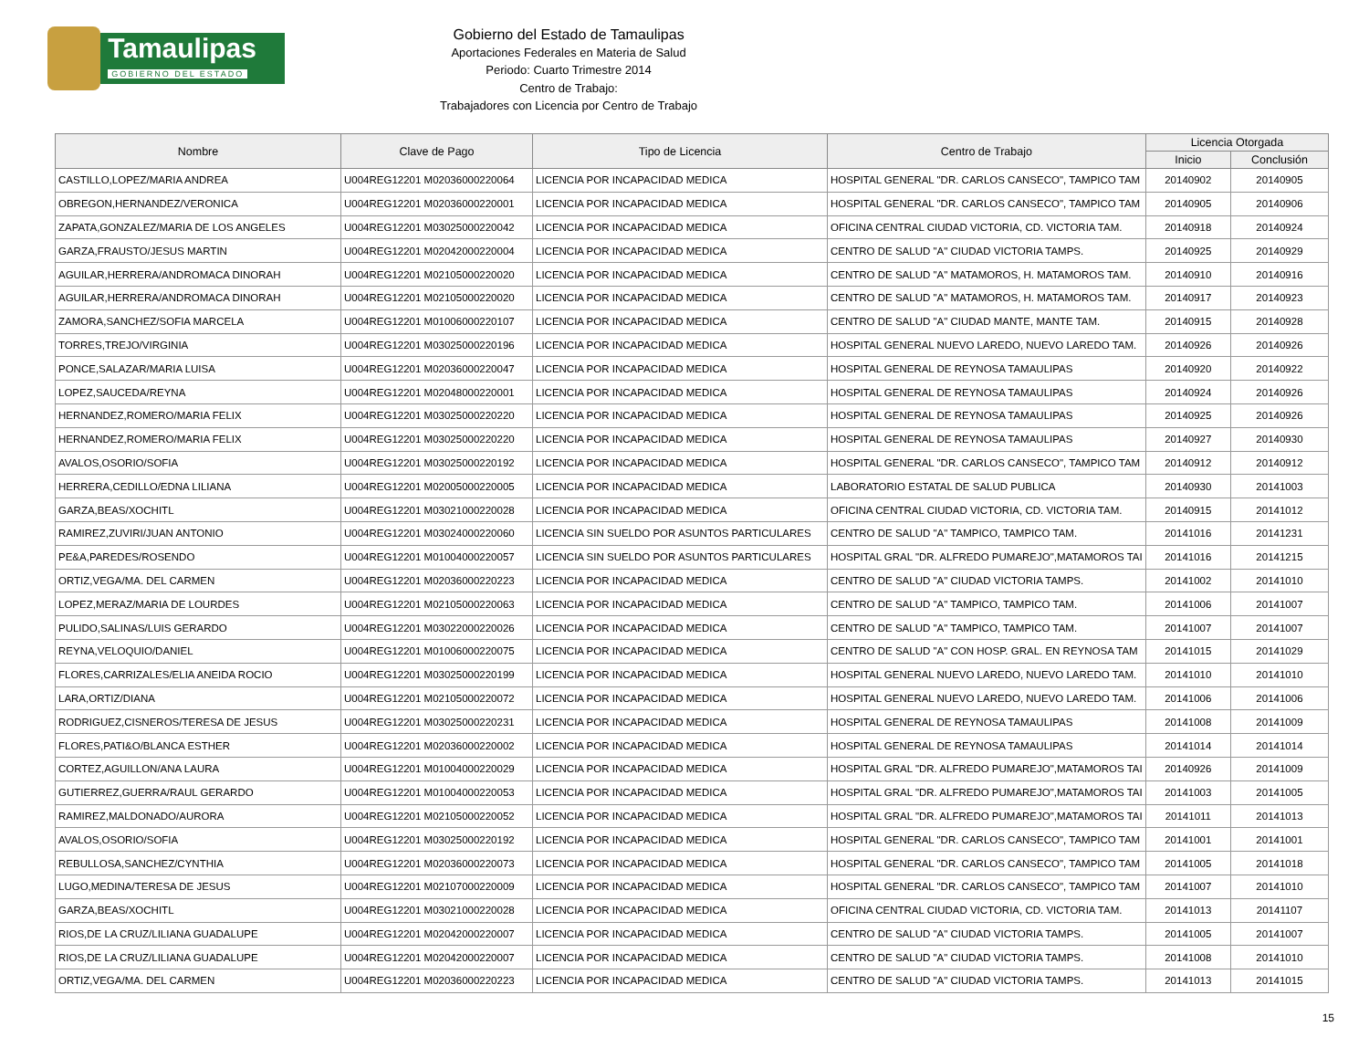Tamaulipas
GOBIERNO DEL ESTADO
Gobierno del Estado de Tamaulipas
Aportaciones Federales en Materia de Salud
Periodo: Cuarto Trimestre 2014
Centro de Trabajo:
Trabajadores con Licencia por Centro de Trabajo
| Nombre | Clave de Pago | Tipo de Licencia | Centro de Trabajo | Licencia Otorgada | |
| --- | --- | --- | --- | --- | --- |
| | | | | Inicio | Conclusión |
| CASTILLO,LOPEZ/MARIA ANDREA | U004REG12201 M02036000220064 | LICENCIA POR INCAPACIDAD MEDICA | HOSPITAL GENERAL "DR. CARLOS CANSECO", TAMPICO TAM | 20140902 | 20140905 |
| OBREGON,HERNANDEZ/VERONICA | U004REG12201 M02036000220001 | LICENCIA POR INCAPACIDAD MEDICA | HOSPITAL GENERAL "DR. CARLOS CANSECO", TAMPICO TAM | 20140905 | 20140906 |
| ZAPATA,GONZALEZ/MARIA DE LOS ANGELES | U004REG12201 M03025000220042 | LICENCIA POR INCAPACIDAD MEDICA | OFICINA CENTRAL CIUDAD VICTORIA, CD. VICTORIA TAM. | 20140918 | 20140924 |
| GARZA,FRAUSTO/JESUS MARTIN | U004REG12201 M02042000220004 | LICENCIA POR INCAPACIDAD MEDICA | CENTRO DE SALUD "A" CIUDAD VICTORIA TAMPS. | 20140925 | 20140929 |
| AGUILAR,HERRERA/ANDROMACA DINORAH | U004REG12201 M02105000220020 | LICENCIA POR INCAPACIDAD MEDICA | CENTRO DE SALUD "A" MATAMOROS, H. MATAMOROS TAM. | 20140910 | 20140916 |
| AGUILAR,HERRERA/ANDROMACA DINORAH | U004REG12201 M02105000220020 | LICENCIA POR INCAPACIDAD MEDICA | CENTRO DE SALUD "A" MATAMOROS, H. MATAMOROS TAM. | 20140917 | 20140923 |
| ZAMORA,SANCHEZ/SOFIA MARCELA | U004REG12201 M01006000220107 | LICENCIA POR INCAPACIDAD MEDICA | CENTRO DE SALUD "A" CIUDAD MANTE, MANTE TAM. | 20140915 | 20140928 |
| TORRES,TREJO/VIRGINIA | U004REG12201 M03025000220196 | LICENCIA POR INCAPACIDAD MEDICA | HOSPITAL GENERAL NUEVO LAREDO, NUEVO LAREDO TAM. | 20140926 | 20140926 |
| PONCE,SALAZAR/MARIA LUISA | U004REG12201 M02036000220047 | LICENCIA POR INCAPACIDAD MEDICA | HOSPITAL GENERAL DE REYNOSA TAMAULIPAS | 20140920 | 20140922 |
| LOPEZ,SAUCEDA/REYNA | U004REG12201 M02048000220001 | LICENCIA POR INCAPACIDAD MEDICA | HOSPITAL GENERAL DE REYNOSA TAMAULIPAS | 20140924 | 20140926 |
| HERNANDEZ,ROMERO/MARIA FELIX | U004REG12201 M03025000220220 | LICENCIA POR INCAPACIDAD MEDICA | HOSPITAL GENERAL DE REYNOSA TAMAULIPAS | 20140925 | 20140926 |
| HERNANDEZ,ROMERO/MARIA FELIX | U004REG12201 M03025000220220 | LICENCIA POR INCAPACIDAD MEDICA | HOSPITAL GENERAL DE REYNOSA TAMAULIPAS | 20140927 | 20140930 |
| AVALOS,OSORIO/SOFIA | U004REG12201 M03025000220192 | LICENCIA POR INCAPACIDAD MEDICA | HOSPITAL GENERAL "DR. CARLOS CANSECO", TAMPICO TAM | 20140912 | 20140912 |
| HERRERA,CEDILLO/EDNA LILIANA | U004REG12201 M02005000220005 | LICENCIA POR INCAPACIDAD MEDICA | LABORATORIO ESTATAL DE SALUD PUBLICA | 20140930 | 20141003 |
| GARZA,BEAS/XOCHITL | U004REG12201 M03021000220028 | LICENCIA POR INCAPACIDAD MEDICA | OFICINA CENTRAL CIUDAD VICTORIA, CD. VICTORIA TAM. | 20140915 | 20141012 |
| RAMIREZ,ZUVIRI/JUAN ANTONIO | U004REG12201 M03024000220060 | LICENCIA SIN SUELDO POR ASUNTOS PARTICULARES | CENTRO DE SALUD "A" TAMPICO, TAMPICO TAM. | 20141016 | 20141231 |
| PE&A,PAREDES/ROSENDO | U004REG12201 M01004000220057 | LICENCIA SIN SUELDO POR ASUNTOS PARTICULARES | HOSPITAL GRAL "DR. ALFREDO PUMAREJO",MATAMOROS TAI | 20141016 | 20141215 |
| ORTIZ,VEGA/MA. DEL CARMEN | U004REG12201 M02036000220223 | LICENCIA POR INCAPACIDAD MEDICA | CENTRO DE SALUD "A" CIUDAD VICTORIA TAMPS. | 20141002 | 20141010 |
| LOPEZ,MERAZ/MARIA DE LOURDES | U004REG12201 M02105000220063 | LICENCIA POR INCAPACIDAD MEDICA | CENTRO DE SALUD "A" TAMPICO, TAMPICO TAM. | 20141006 | 20141007 |
| PULIDO,SALINAS/LUIS GERARDO | U004REG12201 M03022000220026 | LICENCIA POR INCAPACIDAD MEDICA | CENTRO DE SALUD "A" TAMPICO, TAMPICO TAM. | 20141007 | 20141007 |
| REYNA,VELOQUIO/DANIEL | U004REG12201 M01006000220075 | LICENCIA POR INCAPACIDAD MEDICA | CENTRO DE SALUD "A" CON HOSP. GRAL. EN REYNOSA TAM | 20141015 | 20141029 |
| FLORES,CARRIZALES/ELIA ANEIDA ROCIO | U004REG12201 M03025000220199 | LICENCIA POR INCAPACIDAD MEDICA | HOSPITAL GENERAL NUEVO LAREDO, NUEVO LAREDO TAM. | 20141010 | 20141010 |
| LARA,ORTIZ/DIANA | U004REG12201 M02105000220072 | LICENCIA POR INCAPACIDAD MEDICA | HOSPITAL GENERAL NUEVO LAREDO, NUEVO LAREDO TAM. | 20141006 | 20141006 |
| RODRIGUEZ,CISNEROS/TERESA DE JESUS | U004REG12201 M03025000220231 | LICENCIA POR INCAPACIDAD MEDICA | HOSPITAL GENERAL DE REYNOSA TAMAULIPAS | 20141008 | 20141009 |
| FLORES,PATI&O/BLANCA ESTHER | U004REG12201 M02036000220002 | LICENCIA POR INCAPACIDAD MEDICA | HOSPITAL GENERAL DE REYNOSA TAMAULIPAS | 20141014 | 20141014 |
| CORTEZ,AGUILLON/ANA LAURA | U004REG12201 M01004000220029 | LICENCIA POR INCAPACIDAD MEDICA | HOSPITAL GRAL "DR. ALFREDO PUMAREJO",MATAMOROS TAI | 20140926 | 20141009 |
| GUTIERREZ,GUERRA/RAUL GERARDO | U004REG12201 M01004000220053 | LICENCIA POR INCAPACIDAD MEDICA | HOSPITAL GRAL "DR. ALFREDO PUMAREJO",MATAMOROS TAI | 20141003 | 20141005 |
| RAMIREZ,MALDONADO/AURORA | U004REG12201 M02105000220052 | LICENCIA POR INCAPACIDAD MEDICA | HOSPITAL GRAL "DR. ALFREDO PUMAREJO",MATAMOROS TAI | 20141011 | 20141013 |
| AVALOS,OSORIO/SOFIA | U004REG12201 M03025000220192 | LICENCIA POR INCAPACIDAD MEDICA | HOSPITAL GENERAL "DR. CARLOS CANSECO", TAMPICO TAM | 20141001 | 20141001 |
| REBULLOSA,SANCHEZ/CYNTHIA | U004REG12201 M02036000220073 | LICENCIA POR INCAPACIDAD MEDICA | HOSPITAL GENERAL "DR. CARLOS CANSECO", TAMPICO TAM | 20141005 | 20141018 |
| LUGO,MEDINA/TERESA DE JESUS | U004REG12201 M02107000220009 | LICENCIA POR INCAPACIDAD MEDICA | HOSPITAL GENERAL "DR. CARLOS CANSECO", TAMPICO TAM | 20141007 | 20141010 |
| GARZA,BEAS/XOCHITL | U004REG12201 M03021000220028 | LICENCIA POR INCAPACIDAD MEDICA | OFICINA CENTRAL CIUDAD VICTORIA, CD. VICTORIA TAM. | 20141013 | 20141107 |
| RIOS,DE LA CRUZ/LILIANA GUADALUPE | U004REG12201 M02042000220007 | LICENCIA POR INCAPACIDAD MEDICA | CENTRO DE SALUD "A" CIUDAD VICTORIA TAMPS. | 20141005 | 20141007 |
| RIOS,DE LA CRUZ/LILIANA GUADALUPE | U004REG12201 M02042000220007 | LICENCIA POR INCAPACIDAD MEDICA | CENTRO DE SALUD "A" CIUDAD VICTORIA TAMPS. | 20141008 | 20141010 |
| ORTIZ,VEGA/MA. DEL CARMEN | U004REG12201 M02036000220223 | LICENCIA POR INCAPACIDAD MEDICA | CENTRO DE SALUD "A" CIUDAD VICTORIA TAMPS. | 20141013 | 20141015 |
15